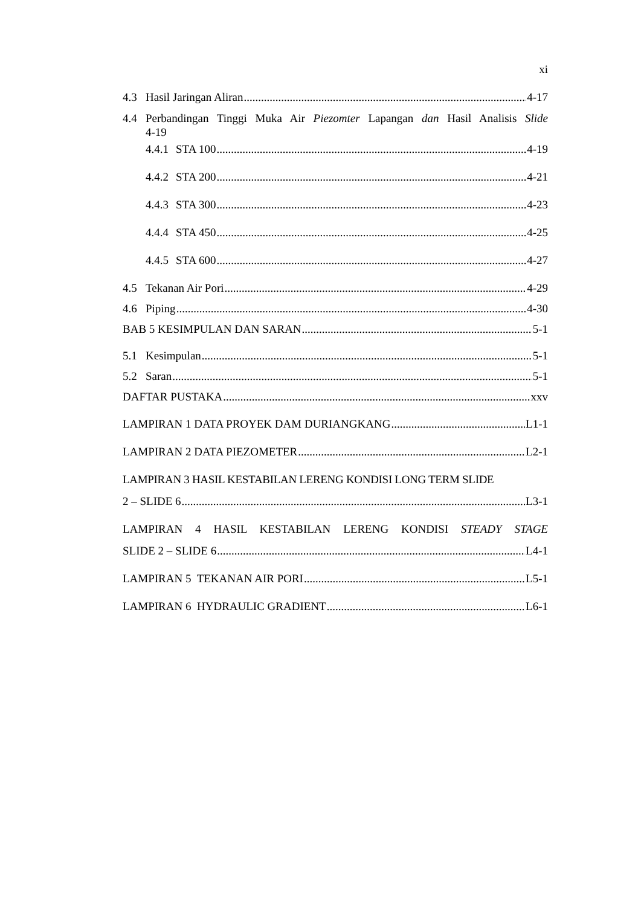xi
4.3 Hasil Jaringan Aliran 4-17
4.4 Perbandingan Tinggi Muka Air Piezomter Lapangan dan Hasil Analisis Slide
4-19
4.4.1 STA 100 4-19
4.4.2 STA 200 4-21
4.4.3 STA 300 4-23
4.4.4 STA 450 4-25
4.4.5 STA 600 4-27
4.5 Tekanan Air Pori 4-29
4.6 Piping 4-30
BAB 5 KESIMPULAN DAN SARAN 5-1
5.1 Kesimpulan 5-1
5.2 Saran 5-1
DAFTAR PUSTAKA xxv
LAMPIRAN 1 DATA PROYEK DAM DURIANGKANG L1-1
LAMPIRAN 2 DATA PIEZOMETER L2-1
LAMPIRAN 3 HASIL KESTABILAN LERENG KONDISI LONG TERM SLIDE
2 – SLIDE 6 L3-1
LAMPIRAN 4 HASIL KESTABILAN LERENG KONDISI STEADY STAGE
SLIDE 2 – SLIDE 6 L4-1
LAMPIRAN 5 TEKANAN AIR PORI L5-1
LAMPIRAN 6 HYDRAULIC GRADIENT L6-1